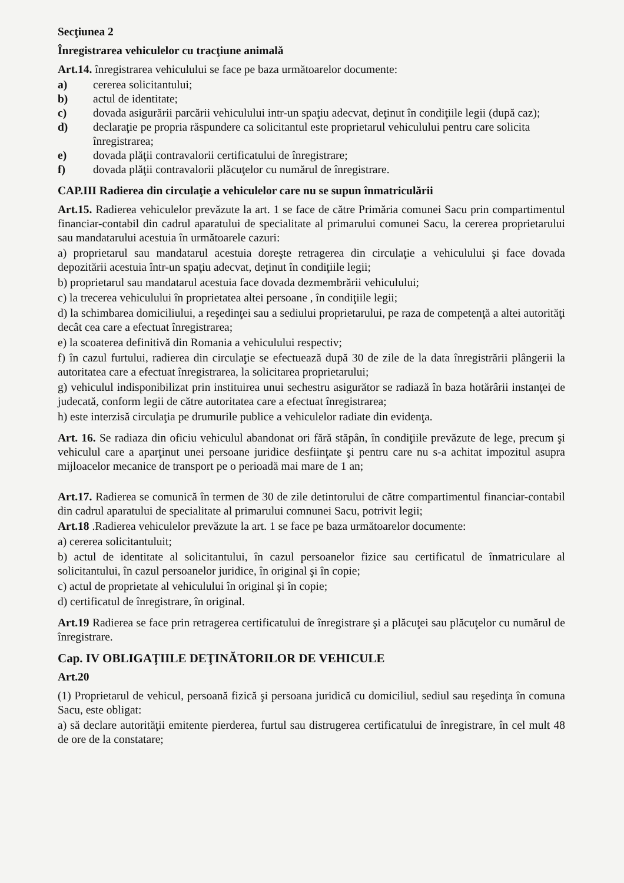Secţiunea 2
Înregistrarea vehiculelor cu tracţiune animală
Art.14. înregistrarea vehiculului se face pe baza următoarelor documente:
a) cererea solicitantului;
b) actul de identitate;
c) dovada asigurării parcării vehiculului intr-un spaţiu adecvat, deţinut în condiţiile legii (după caz);
d) declaraţie pe propria răspundere ca solicitantul este proprietarul vehiculului pentru care solicita înregistrarea;
e) dovada plăţii contravalorii certificatului de înregistrare;
f) dovada plăţii contravalorii plăcuţelor cu numărul de înregistrare.
CAP.III Radierea din circulaţie a vehiculelor care nu se supun înmatriculării
Art.15. Radierea vehiculelor prevăzute la art. 1 se face de către Primăria comunei Sacu prin compartimentul financiar-contabil din cadrul aparatului de specialitate al primarului comunei Sacu, la cererea proprietarului sau mandatarului acestuia în următoarele cazuri:
a) proprietarul sau mandatarul acestuia doreşte retragerea din circulaţie a vehiculului şi face dovada depozitării acestuia într-un spaţiu adecvat, deţinut în condiţiile legii;
b) proprietarul sau mandatarul acestuia face dovada dezmembrării vehiculului;
c) la trecerea vehiculului în proprietatea altei persoane , în condiţiile legii;
d) la schimbarea domiciliului, a reşedinţei sau a sediului proprietarului, pe raza de competenţă a altei autorităţi decât cea care a efectuat înregistrarea;
e) la scoaterea definitivă din Romania a vehiculului respectiv;
f) în cazul furtului, radierea din circulaţie se efectuează după 30 de zile de la data înregistrării plângerii la autoritatea care a efectuat înregistrarea, la solicitarea proprietarului;
g) vehiculul indisponibilizat prin instituirea unui sechestru asigurător se radiază în baza hotărârii instanţei de judecată, conform legii de către autoritatea care a efectuat înregistrarea;
h) este interzisă circulaţia pe drumurile publice a vehiculelor radiate din evidenţa.
Art. 16. Se radiaza din oficiu vehiculul abandonat ori fără stăpân, în condiţiile prevăzute de lege, precum şi vehiculul care a aparţinut unei persoane juridice desfiinţate şi pentru care nu s-a achitat impozitul asupra mijloacelor mecanice de transport pe o perioadă mai mare de 1 an;
Art.17. Radierea se comunică în termen de 30 de zile detintorului de către compartimentul financiar-contabil din cadrul aparatului de specialitate al primarului comnunei Sacu, potrivit legii;
Art.18 .Radierea vehiculelor prevăzute la art. 1 se face pe baza următoarelor documente:
a) cererea solicitantuluit;
b) actul de identitate al solicitantului, în cazul persoanelor fizice sau certificatul de înmatriculare al solicitantului, în cazul persoanelor juridice, în original şi în copie;
c) actul de proprietate al vehiculului în original şi în copie;
d) certificatul de înregistrare, în original.
Art.19 Radierea se face prin retragerea certificatului de înregistrare şi a plăcuţei sau plăcuţelor cu numărul de înregistrare.
Cap. IV OBLIGAŢIILE DEŢINĂTORILOR DE VEHICULE
Art.20
(1) Proprietarul de vehicul, persoană fizică şi persoana juridică cu domiciliul, sediul sau reşedinţa în comuna Sacu, este obligat:
a) să declare autorităţii emitente pierderea, furtul sau distrugerea certificatului de înregistrare, în cel mult 48 de ore de la constatare;